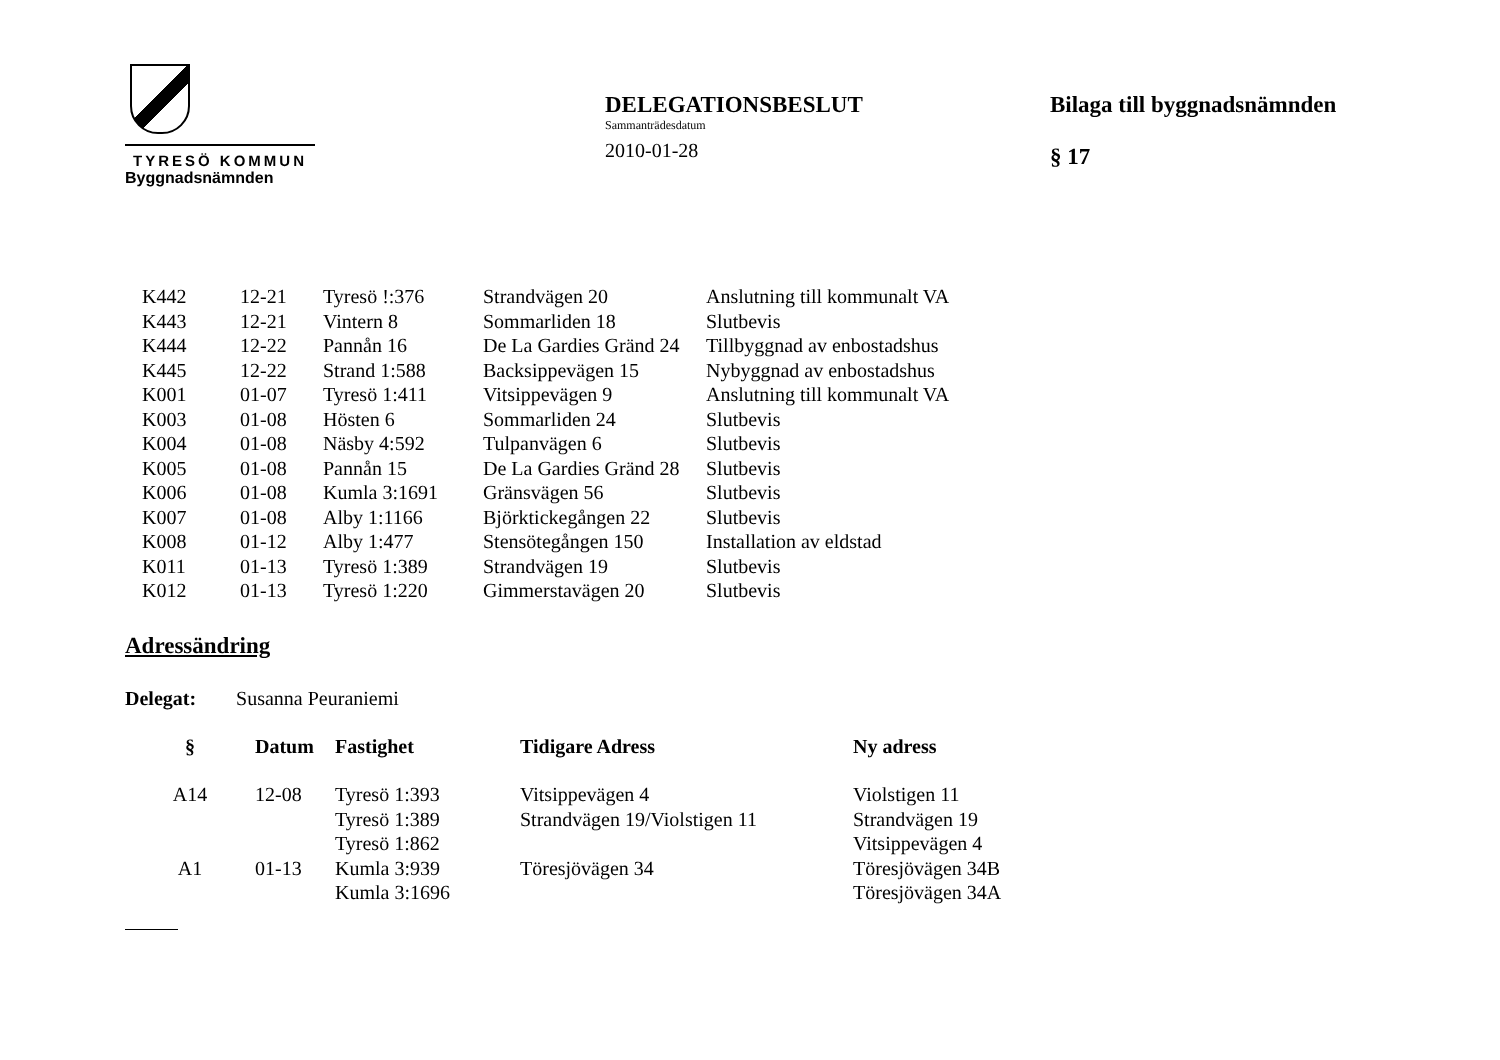TYRESÖ KOMMUN
Byggnadsnämnden
DELEGATIONSBESLUT
Sammanträdesdatum
2010-01-28
Bilaga till byggnadsnämnden
§ 17
| K442 | 12-21 | Tyresö !:376 | Strandvägen 20 | Anslutning till kommunalt VA |
| K443 | 12-21 | Vintern 8 | Sommarliden 18 | Slutbevis |
| K444 | 12-22 | Pannån 16 | De La Gardies Gränd 24 | Tillbyggnad av enbostadshus |
| K445 | 12-22 | Strand 1:588 | Backsippevägen 15 | Nybyggnad av enbostadshus |
| K001 | 01-07 | Tyresö 1:411 | Vitsippevägen 9 | Anslutning till kommunalt VA |
| K003 | 01-08 | Hösten 6 | Sommarliden 24 | Slutbevis |
| K004 | 01-08 | Näsby 4:592 | Tulpanvägen 6 | Slutbevis |
| K005 | 01-08 | Pannån 15 | De La Gardies Gränd 28 | Slutbevis |
| K006 | 01-08 | Kumla 3:1691 | Gränsvägen 56 | Slutbevis |
| K007 | 01-08 | Alby 1:1166 | Björktickegången 22 | Slutbevis |
| K008 | 01-12 | Alby 1:477 | Stensötegången 150 | Installation av eldstad |
| K011 | 01-13 | Tyresö 1:389 | Strandvägen 19 | Slutbevis |
| K012 | 01-13 | Tyresö 1:220 | Gimmerstavägen 20 | Slutbevis |
Adressändring
Delegat: Susanna Peuraniemi
| § | Datum | Fastighet | Tidigare Adress | Ny adress |
| --- | --- | --- | --- | --- |
| A14 | 12-08 | Tyresö 1:393 | Vitsippevägen 4 | Violstigen 11 |
| | | Tyresö 1:389 | Strandvägen 19/Violstigen 11 | Strandvägen 19 |
| | | Tyresö 1:862 | | Vitsippevägen 4 |
| A1 | 01-13 | Kumla 3:939 | Töresjövägen 34 | Töresjövägen 34B |
| | | Kumla 3:1696 | | Töresjövägen 34A |